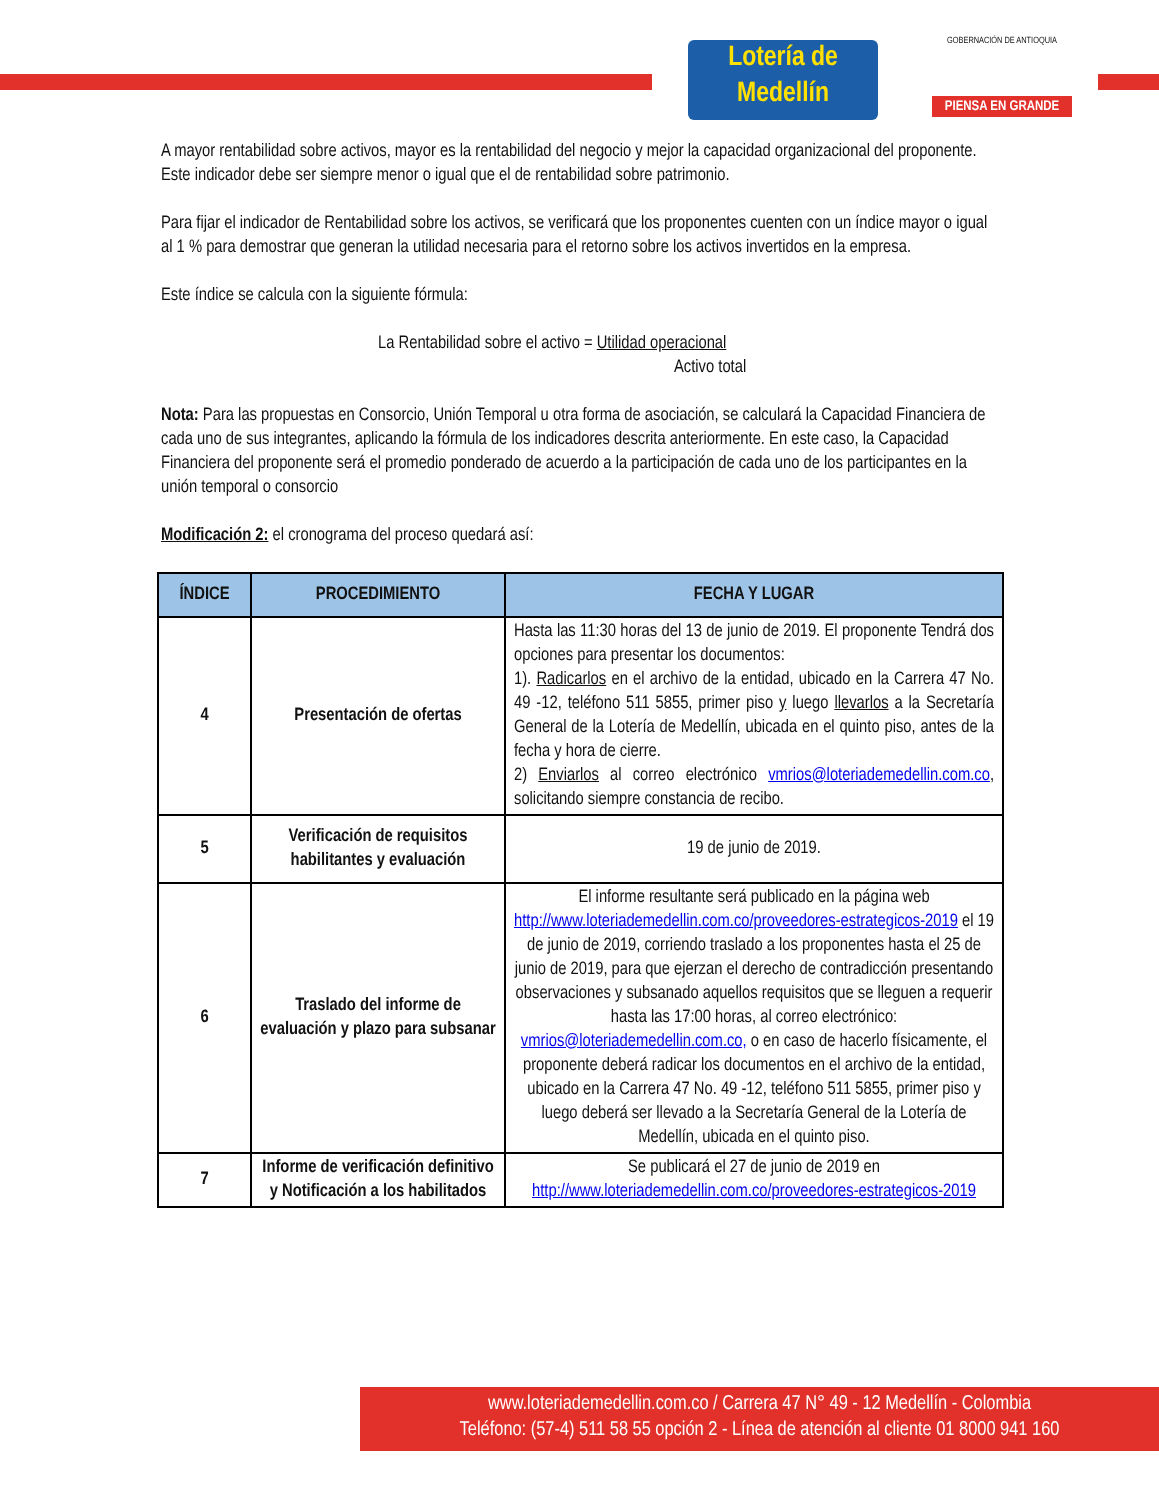Lotería de Medellín
GOBERNACIÓN DE ANTIOQUIA
PIENSA EN GRANDE
A mayor rentabilidad sobre activos, mayor es la rentabilidad del negocio y mejor la capacidad organizacional del proponente. Este indicador debe ser siempre menor o igual que el de rentabilidad sobre patrimonio.
Para fijar el indicador de Rentabilidad sobre los activos, se verificará que los proponentes cuenten con un índice mayor o igual al 1 % para demostrar que generan la utilidad necesaria para el retorno sobre los activos invertidos en la empresa.
Este índice se calcula con la siguiente fórmula:
La Rentabilidad sobre el activo = Utilidad operacional
Activo total
Nota: Para las propuestas en Consorcio, Unión Temporal u otra forma de asociación, se calculará la Capacidad Financiera de cada uno de sus integrantes, aplicando la fórmula de los indicadores descrita anteriormente. En este caso, la Capacidad Financiera del proponente será el promedio ponderado de acuerdo a la participación de cada uno de los participantes en la unión temporal o consorcio
Modificación 2: el cronograma del proceso quedará así:
| ÍNDICE | PROCEDIMIENTO | FECHA Y LUGAR |
| --- | --- | --- |
| 4 | Presentación de ofertas | Hasta las 11:30 horas del 13 de junio de 2019. El proponente Tendrá dos opciones para presentar los documentos: 1). Radicarlos en el archivo de la entidad, ubicado en la Carrera 47 No. 49 -12, teléfono 511 5855, primer piso y luego llevarlos a la Secretaría General de la Lotería de Medellín, ubicada en el quinto piso, antes de la fecha y hora de cierre. 2) Enviarlos al correo electrónico vmrios@loteriademedellin.com.co , solicitando siempre constancia de recibo. |
| 5 | Verificación de requisitos habilitantes y evaluación | 19 de junio de 2019. |
| 6 | Traslado del informe de evaluación y plazo para subsanar | El informe resultante será publicado en la página web http://www.loteriademedellin.com.co/proveedores-estrategicos-2019 el 19 de junio de 2019, corriendo traslado a los proponentes hasta el 25 de junio de 2019, para que ejerzan el derecho de contradicción presentando observaciones y subsanado aquellos requisitos que se lleguen a requerir hasta las 17:00 horas, al correo electrónico: vmrios@loteriademedellin.com.co, o en caso de hacerlo físicamente, el proponente deberá radicar los documentos en el archivo de la entidad, ubicado en la Carrera 47 No. 49 -12, teléfono 511 5855, primer piso y luego deberá ser llevado a la Secretaría General de la Lotería de Medellín, ubicada en el quinto piso. |
| 7 | Informe de verificación definitivo y Notificación a los habilitados | Se publicará el 27 de junio de 2019 en http://www.loteriademedellin.com.co/proveedores-estrategicos-2019 |
www.loteriademedellin.com.co / Carrera 47 N° 49 - 12 Medellín - Colombia
Teléfono: (57-4) 511 58 55 opción 2 - Línea de atención al cliente 01 8000 941 160